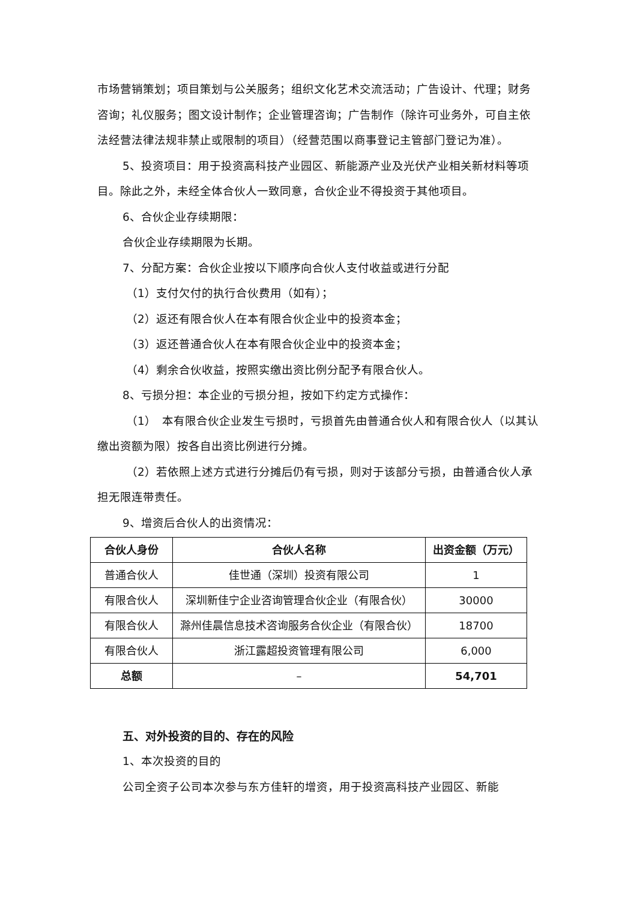市场营销策划；项目策划与公关服务；组织文化艺术交流活动；广告设计、代理；财务咨询；礼仪服务；图文设计制作；企业管理咨询；广告制作（除许可业务外，可自主依法经营法律法规非禁止或限制的项目）（经营范围以商事登记主管部门登记为准）。
5、投资项目：用于投资高科技产业园区、新能源产业及光伏产业相关新材料等项目。除此之外，未经全体合伙人一致同意，合伙企业不得投资于其他项目。
6、合伙企业存续期限：
合伙企业存续期限为长期。
7、分配方案：合伙企业按以下顺序向合伙人支付收益或进行分配
（1）支付欠付的执行合伙费用（如有）；
（2）返还有限合伙人在本有限合伙企业中的投资本金；
（3）返还普通合伙人在本有限合伙企业中的投资本金；
（4）剩余合伙收益，按照实缴出资比例分配予有限合伙人。
8、亏损分担：本企业的亏损分担，按如下约定方式操作：
（1）　本有限合伙企业发生亏损时，亏损首先由普通合伙人和有限合伙人（以其认缴出资额为限）按各自出资比例进行分摊。
（2）若依照上述方式进行分摊后仍有亏损，则对于该部分亏损，由普通合伙人承担无限连带责任。
9、增资后合伙人的出资情况：
| 合伙人身份 | 合伙人名称 | 出资金额（万元） |
| --- | --- | --- |
| 普通合伙人 | 佳世通（深圳）投资有限公司 | 1 |
| 有限合伙人 | 深圳新佳宁企业咨询管理合伙企业（有限合伙） | 30000 |
| 有限合伙人 | 滁州佳晨信息技术咨询服务合伙企业（有限合伙） | 18700 |
| 有限合伙人 | 浙江露超投资管理有限公司 | 6,000 |
| 总额 | – | 54,701 |
五、对外投资的目的、存在的风险
1、本次投资的目的
公司全资子公司本次参与东方佳轩的增资，用于投资高科技产业园区、新能